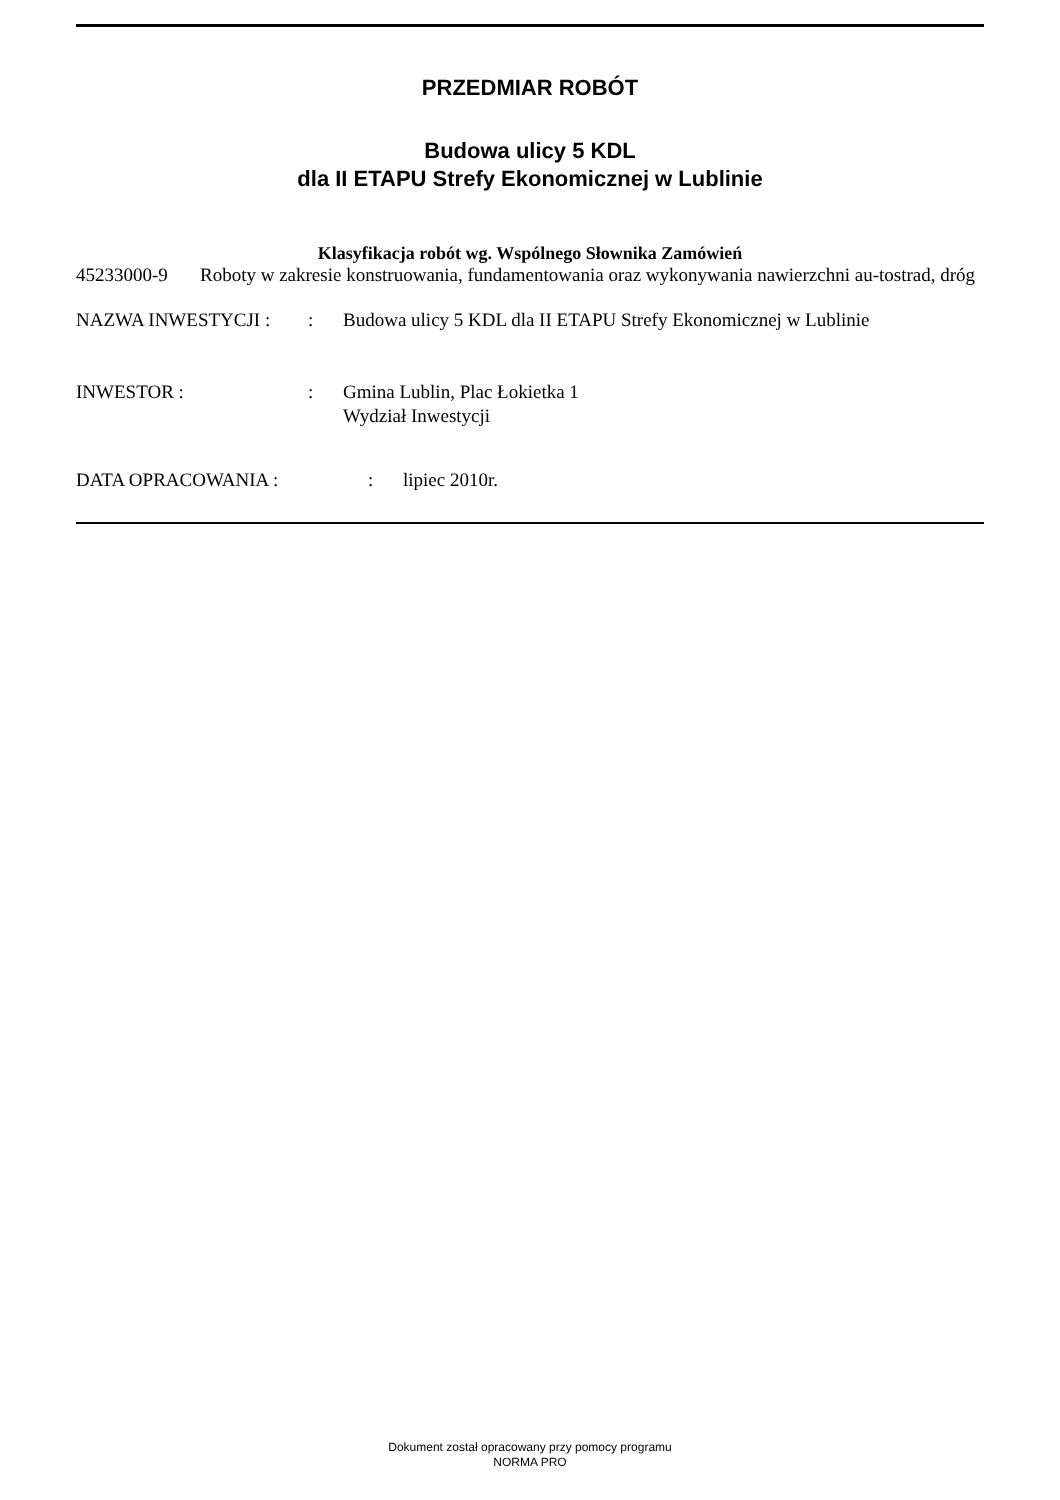PRZEDMIAR ROBÓT
Budowa ulicy 5 KDL
dla II ETAPU Strefy Ekonomicznej w Lublinie
Klasyfikacja robót wg. Wspólnego Słownika Zamówień
45233000-9 Roboty w zakresie konstruowania, fundamentowania oraz wykonywania nawierzchni au-tostrad, dróg
NAZWA INWESTYCJI : : Budowa ulicy 5 KDL dla II ETAPU Strefy Ekonomicznej w Lublinie
INWESTOR : : Gmina Lublin, Plac Łokietka 1
Wydział Inwestycji
DATA OPRACOWANIA : : lipiec 2010r.
Dokument został opracowany przy pomocy programu
NORMA PRO